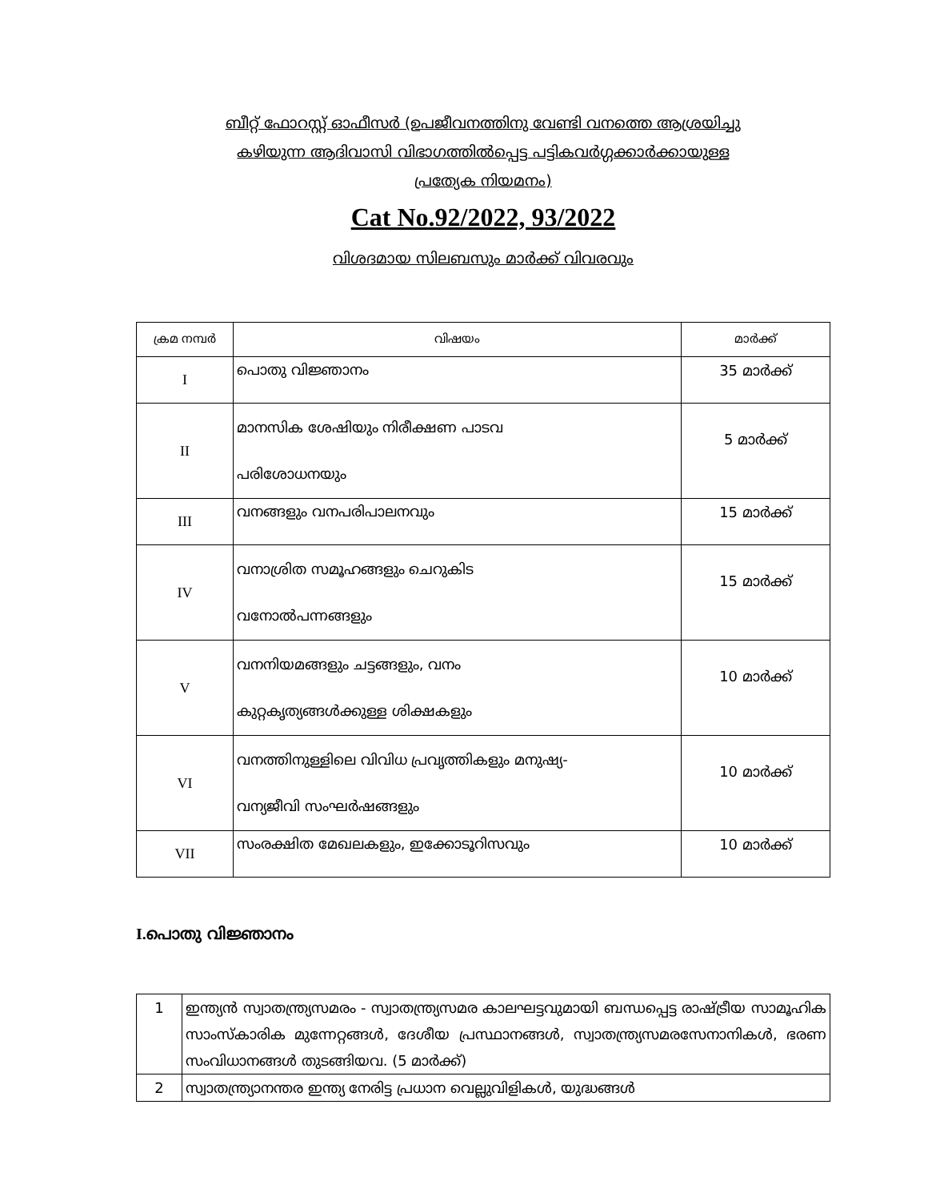ബീറ്റ് ഫോറസ്റ്റ് ഓഫീസർ (ഉപജീവനത്തിനു വേണ്ടി വനത്തെ ആശ്രയിച്ചു
കഴിയുന്ന ആദിവാസി വിഭാഗത്തിൽപ്പെട്ട പട്ടികവർഗ്ഗക്കാർക്കായുള്ള
പ്രത്യേക നിയമനം)
Cat No.92/2022, 93/2022
വിശദമായ സിലബസും മാർക്ക് വിവരവും
| ക്രമ നമ്പർ | വിഷയം | മാർക്ക് |
| --- | --- | --- |
| I | പൊതു വിജ്ഞാനം | 35 മാർക്ക് |
| II | മാനസിക ശേഷിയും നിരീക്ഷണ പാടവ പരിശോധനയും | 5 മാർക്ക് |
| III | വനങ്ങളും വനപരിപാലനവും | 15 മാർക്ക് |
| IV | വനാശ്രിത സമൂഹങ്ങളും ചെറുകിട വനോൽപന്നങ്ങളും | 15 മാർക്ക് |
| V | വനനിയമങ്ങളും ചട്ടങ്ങളും, വനം കുറ്റകൃത്യങ്ങൾക്കുള്ള ശിക്ഷകളും | 10 മാർക്ക് |
| VI | വനത്തിനുള്ളിലെ വിവിധ പ്രവൃത്തികളും മനുഷ്യ- വന്യജീവി സംഘർഷങ്ങളും | 10 മാർക്ക് |
| VII | സംരക്ഷിത മേഖലകളും, ഇക്കോടൂറിസവും | 10 മാർക്ക് |
I. പൊതു വിജ്ഞാനം
| 1 | ഇന്ത്യൻ സ്വാതന്ത്ര്യസമരം - സ്വാതന്ത്ര്യസമര കാലഘട്ടവുമായി ബന്ധപ്പെട്ട രാഷ്ട്രീയ സാമൂഹിക സാംസ്കാരിക മുന്നേറ്റങ്ങൾ, ദേശീയ പ്രസ്ഥാനങ്ങൾ, സ്വാതന്ത്ര്യസമരസേനാനികൾ, ഭരണ സംവിധാനങ്ങൾ തുടങ്ങിയവ. (5 മാർക്ക്) |
| 2 | സ്വാതന്ത്ര്യാനന്തര ഇന്ത്യ നേരിട്ട പ്രധാന വെല്ലുവിളികൾ, യുദ്ധങ്ങൾ |